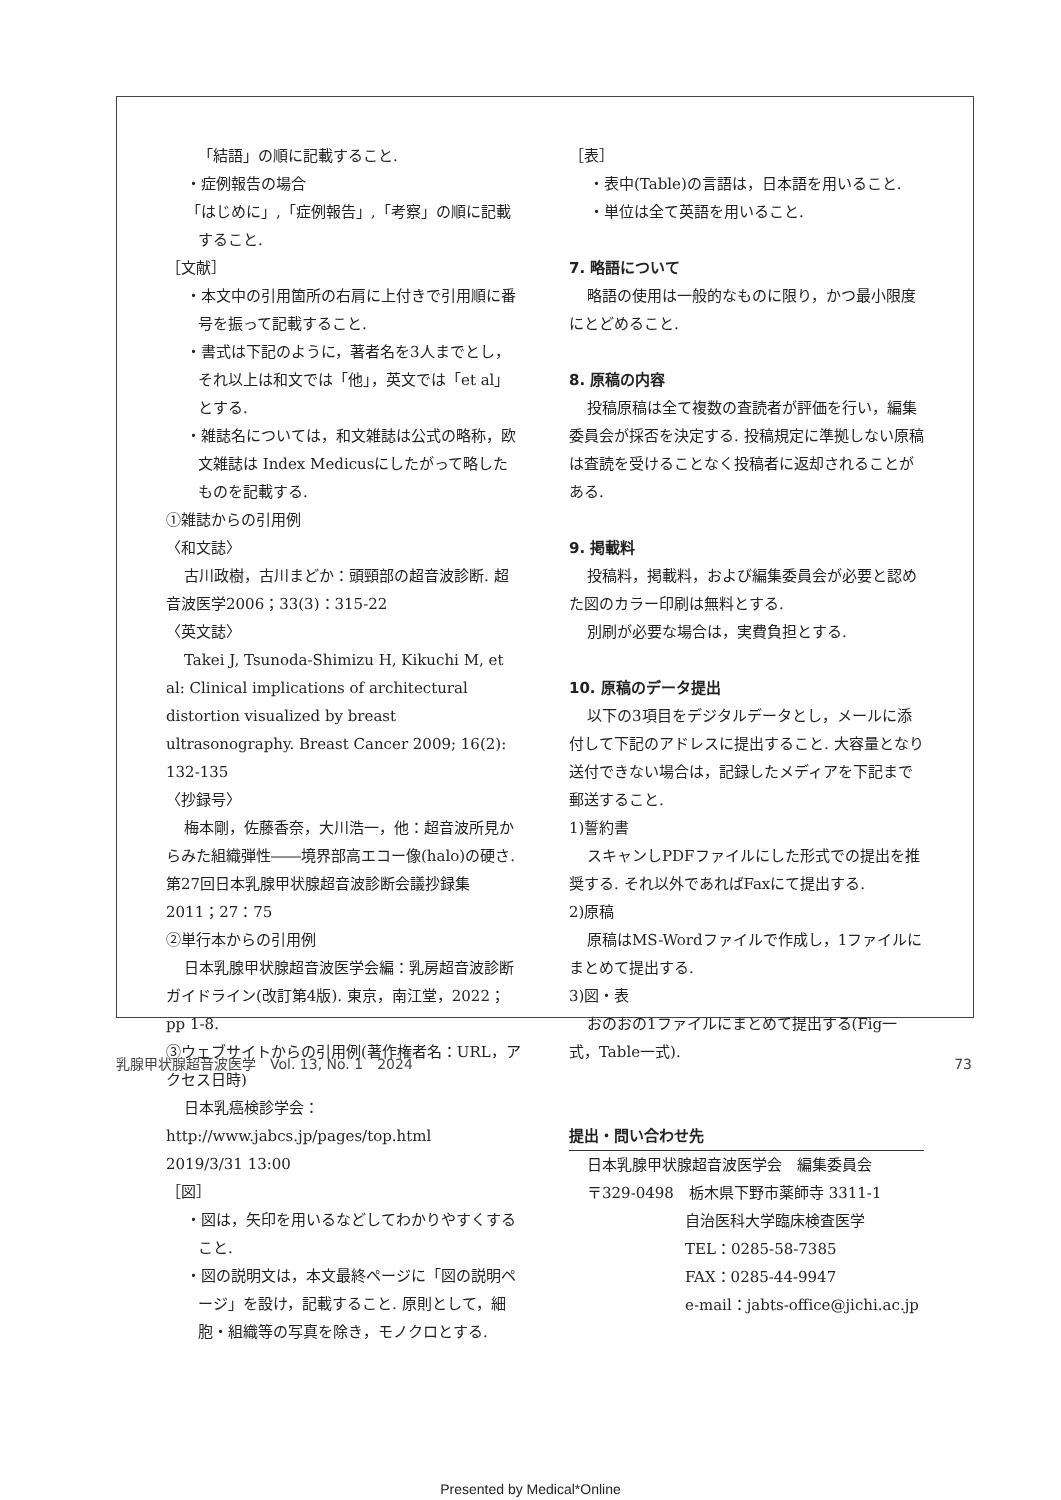「結語」の順に記載すること.
・症例報告の場合
「はじめに」,「症例報告」,「考察」の順に記載すること.
［文献］
・本文中の引用箇所の右肩に上付きで引用順に番号を振って記載すること.
・書式は下記のように，著者名を3人までとし，それ以上は和文では「他」，英文では「et al」とする.
・雑誌名については，和文雑誌は公式の略称，欧文雑誌は Index Medicusにしたがって略したものを記載する.
①雑誌からの引用例
〈和文誌〉
古川政樹，古川まどか：頭頸部の超音波診断. 超音波医学2006；33(3)：315-22
〈英文誌〉
Takei J, Tsunoda-Shimizu H, Kikuchi M, et al: Clinical implications of architectural distortion visualized by breast ultrasonography. Breast Cancer 2009; 16(2): 132-135
〈抄録号〉
梅本剛，佐藤香奈，大川浩一，他：超音波所見からみた組織弾性――境界部高エコー像(halo)の硬さ. 第27回日本乳腺甲状腺超音波診断会議抄録集 2011；27：75
②単行本からの引用例
日本乳腺甲状腺超音波医学会編：乳房超音波診断ガイドライン(改訂第4版). 東京，南江堂，2022；pp 1-8.
③ウェブサイトからの引用例(著作権者名：URL，アクセス日時)
日本乳癌検診学会：http://www.jabcs.jp/pages/top.html　2019/3/31 13:00
［図］
・図は，矢印を用いるなどしてわかりやすくすること.
・図の説明文は，本文最終ページに「図の説明ページ」を設け，記載すること. 原則として，細胞・組織等の写真を除き，モノクロとする.
［表］
・表中(Table)の言語は，日本語を用いること.
・単位は全て英語を用いること.
7. 略語について
略語の使用は一般的なものに限り，かつ最小限度にとどめること.
8. 原稿の内容
投稿原稿は全て複数の査読者が評価を行い，編集委員会が採否を決定する. 投稿規定に準拠しない原稿は査読を受けることなく投稿者に返却されることがある.
9. 掲載料
投稿料，掲載料，および編集委員会が必要と認めた図のカラー印刷は無料とする.
別刷が必要な場合は，実費負担とする.
10. 原稿のデータ提出
以下の3項目をデジタルデータとし，メールに添付して下記のアドレスに提出すること. 大容量となり送付できない場合は，記録したメディアを下記まで郵送すること.
1)誓約書
スキャンしPDFファイルにした形式での提出を推奨する. それ以外であればFaxにて提出する.
2)原稿
原稿はMS-Wordファイルで作成し，1ファイルにまとめて提出する.
3)図・表
おのおの1ファイルにまとめて提出する(Fig一式，Table一式).
提出・問い合わせ先
日本乳腺甲状腺超音波医学会　編集委員会
〒329-0498　栃木県下野市薬師寺 3311-1
自治医科大学臨床検査医学
TEL：0285-58-7385
FAX：0285-44-9947
e-mail：jabts-office@jichi.ac.jp
乳腺甲状腺超音波医学　Vol. 13, No. 1　2024 73
Presented by Medical*Online